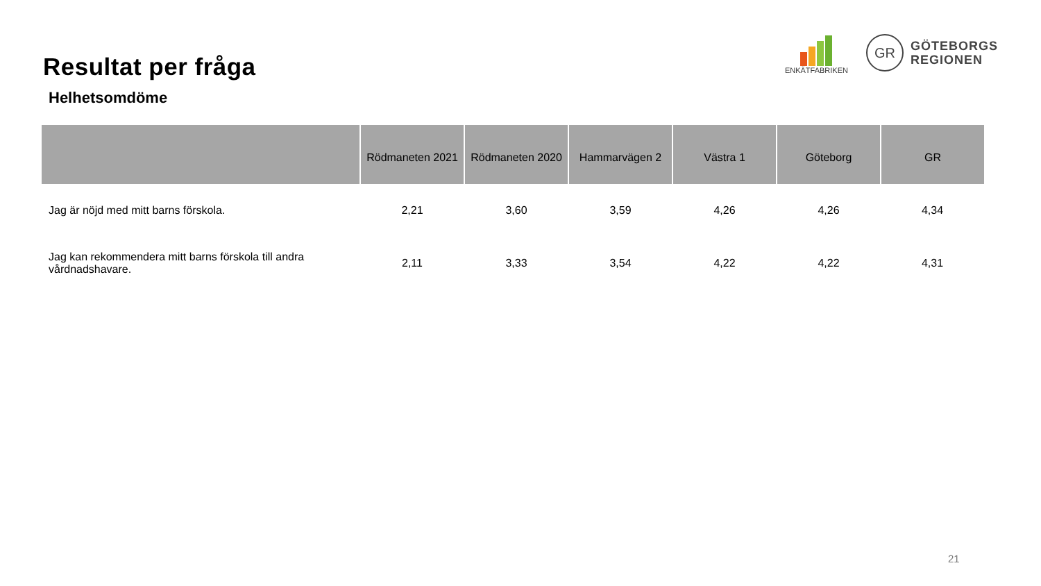Resultat per fråga
ENKÄTFABRIKEN
GR
GÖTEBORGS
REGIONEN
Helhetsomdöme
| | Rödmaneten 2021 | Rödmaneten 2020 | Hammarvägen 2 | Västra 1 | Göteborg | GR |
| --- | --- | --- | --- | --- | --- | --- |
| Jag är nöjd med mitt barns förskola. | 2,21 | 3,60 | 3,59 | 4,26 | 4,26 | 4,34 |
| Jag kan rekommendera mitt barns förskola till andra vårdnadshavare. | 2,11 | 3,33 | 3,54 | 4,22 | 4,22 | 4,31 |
21